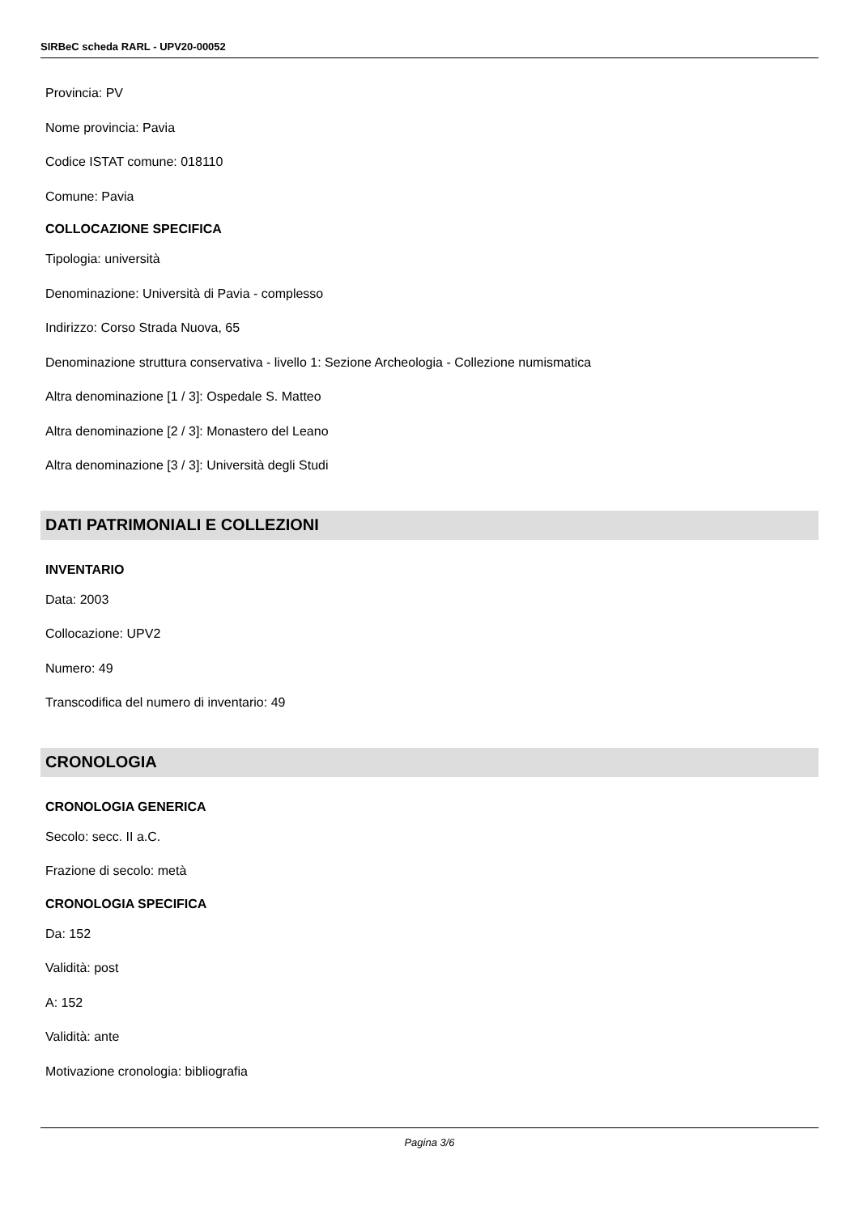SIRBeC scheda RARL - UPV20-00052
Provincia: PV
Nome provincia: Pavia
Codice ISTAT comune: 018110
Comune: Pavia
COLLOCAZIONE SPECIFICA
Tipologia: università
Denominazione: Università di Pavia - complesso
Indirizzo: Corso Strada Nuova, 65
Denominazione struttura conservativa - livello 1: Sezione Archeologia - Collezione numismatica
Altra denominazione [1 / 3]: Ospedale S. Matteo
Altra denominazione [2 / 3]: Monastero del Leano
Altra denominazione [3 / 3]: Università degli Studi
DATI PATRIMONIALI E COLLEZIONI
INVENTARIO
Data: 2003
Collocazione: UPV2
Numero: 49
Transcodifica del numero di inventario: 49
CRONOLOGIA
CRONOLOGIA GENERICA
Secolo: secc. II a.C.
Frazione di secolo: metà
CRONOLOGIA SPECIFICA
Da: 152
Validità: post
A: 152
Validità: ante
Motivazione cronologia: bibliografia
Pagina 3/6